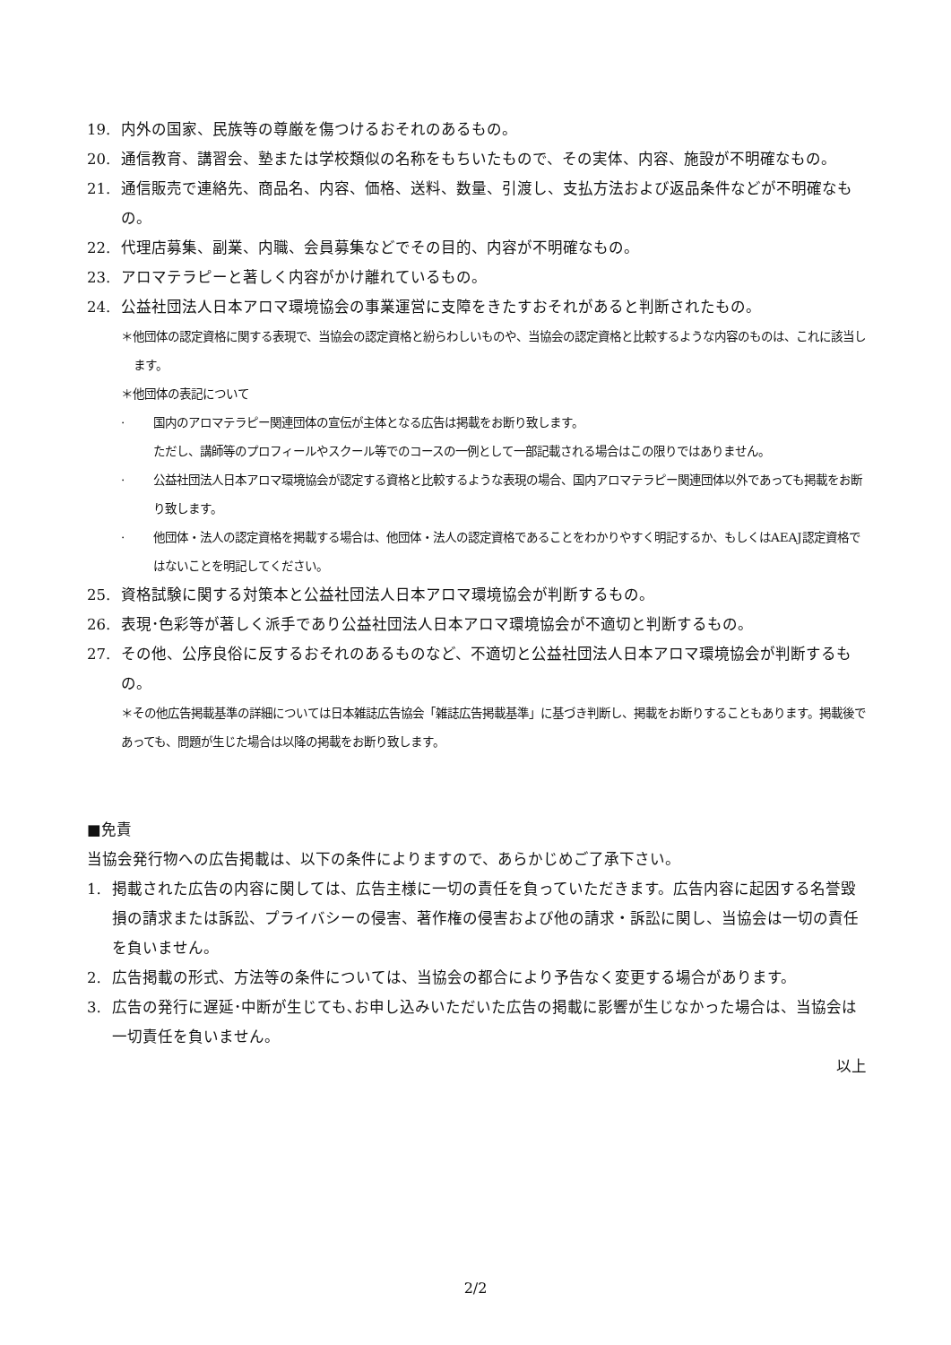19. 内外の国家、民族等の尊厳を傷つけるおそれのあるもの。
20. 通信教育、講習会、塾または学校類似の名称をもちいたもので、その実体、内容、施設が不明確なもの。
21. 通信販売で連絡先、商品名、内容、価格、送料、数量、引渡し、支払方法および返品条件などが不明確なもの。
22. 代理店募集、副業、内職、会員募集などでその目的、内容が不明確なもの。
23. アロマテラピーと著しく内容がかけ離れているもの。
24. 公益社団法人日本アロマ環境協会の事業運営に支障をきたすおそれがあると判断されたもの。
＊他団体の認定資格に関する表現で、当協会の認定資格と紛らわしいものや、当協会の認定資格と比較するような内容のものは、これに該当します。
＊他団体の表記について
· 国内のアロマテラピー関連団体の宣伝が主体となる広告は掲載をお断り致します。
ただし、講師等のプロフィールやスクール等でのコースの一例として一部記載される場合はこの限りではありません。
· 公益社団法人日本アロマ環境協会が認定する資格と比較するような表現の場合、国内アロマテラピー関連団体以外であっても掲載をお断り致します。
· 他団体・法人の認定資格を掲載する場合は、他団体・法人の認定資格であることをわかりやすく明記するか、もしくはAEAJ認定資格ではないことを明記してください。
25. 資格試験に関する対策本と公益社団法人日本アロマ環境協会が判断するもの。
26. 表現･色彩等が著しく派手であり公益社団法人日本アロマ環境協会が不適切と判断するもの。
27. その他、公序良俗に反するおそれのあるものなど、不適切と公益社団法人日本アロマ環境協会が判断するもの。
＊その他広告掲載基準の詳細については日本雑誌広告協会「雑誌広告掲載基準」に基づき判断し、掲載をお断りすることもあります。掲載後であっても、問題が生じた場合は以降の掲載をお断り致します。
■免責
当協会発行物への広告掲載は、以下の条件によりますので、あらかじめご了承下さい。
1. 掲載された広告の内容に関しては、広告主様に一切の責任を負っていただきます。広告内容に起因する名誉毀損の請求または訴訟、プライバシーの侵害、著作権の侵害および他の請求・訴訟に関し、当協会は一切の責任を負いません。
2. 広告掲載の形式、方法等の条件については、当協会の都合により予告なく変更する場合があります。
3. 広告の発行に遅延･中断が生じても､お申し込みいただいた広告の掲載に影響が生じなかった場合は、当協会は一切責任を負いません。
以上
2/2